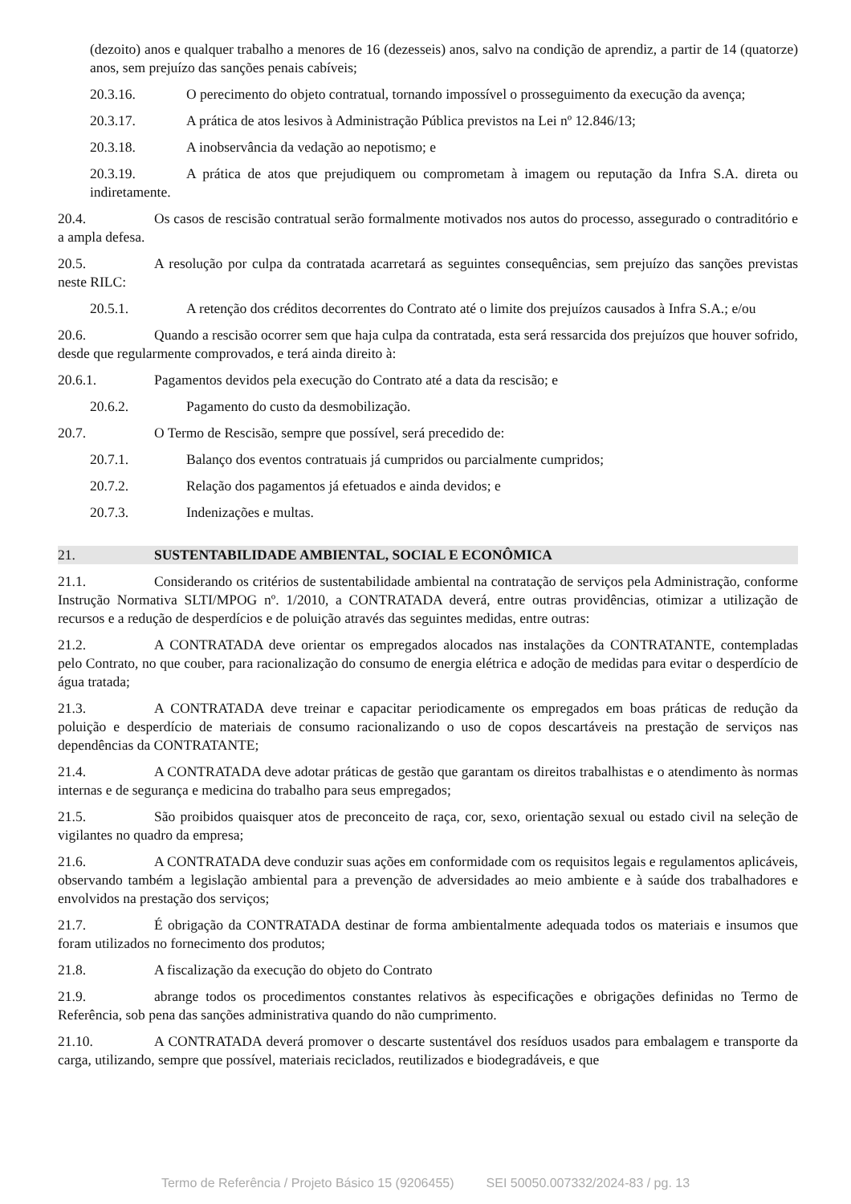(dezoito) anos e qualquer trabalho a menores de 16 (dezesseis) anos, salvo na condição de aprendiz, a partir de 14 (quatorze) anos, sem prejuízo das sanções penais cabíveis;
20.3.16. O perecimento do objeto contratual, tornando impossível o prosseguimento da execução da avença;
20.3.17. A prática de atos lesivos à Administração Pública previstos na Lei nº 12.846/13;
20.3.18. A inobservância da vedação ao nepotismo; e
20.3.19. A prática de atos que prejudiquem ou comprometam à imagem ou reputação da Infra S.A. direta ou indiretamente.
20.4. Os casos de rescisão contratual serão formalmente motivados nos autos do processo, assegurado o contraditório e a ampla defesa.
20.5. A resolução por culpa da contratada acarretará as seguintes consequências, sem prejuízo das sanções previstas neste RILC:
20.5.1. A retenção dos créditos decorrentes do Contrato até o limite dos prejuízos causados à Infra S.A.; e/ou
20.6. Quando a rescisão ocorrer sem que haja culpa da contratada, esta será ressarcida dos prejuízos que houver sofrido, desde que regularmente comprovados, e terá ainda direito à:
20.6.1. Pagamentos devidos pela execução do Contrato até a data da rescisão; e
20.6.2. Pagamento do custo da desmobilização.
20.7. O Termo de Rescisão, sempre que possível, será precedido de:
20.7.1. Balanço dos eventos contratuais já cumpridos ou parcialmente cumpridos;
20.7.2. Relação dos pagamentos já efetuados e ainda devidos; e
20.7.3. Indenizações e multas.
21. SUSTENTABILIDADE AMBIENTAL, SOCIAL E ECONÔMICA
21.1. Considerando os critérios de sustentabilidade ambiental na contratação de serviços pela Administração, conforme Instrução Normativa SLTI/MPOG nº. 1/2010, a CONTRATADA deverá, entre outras providências, otimizar a utilização de recursos e a redução de desperdícios e de poluição através das seguintes medidas, entre outras:
21.2. A CONTRATADA deve orientar os empregados alocados nas instalações da CONTRATANTE, contempladas pelo Contrato, no que couber, para racionalização do consumo de energia elétrica e adoção de medidas para evitar o desperdício de água tratada;
21.3. A CONTRATADA deve treinar e capacitar periodicamente os empregados em boas práticas de redução da poluição e desperdício de materiais de consumo racionalizando o uso de copos descartáveis na prestação de serviços nas dependências da CONTRATANTE;
21.4. A CONTRATADA deve adotar práticas de gestão que garantam os direitos trabalhistas e o atendimento às normas internas e de segurança e medicina do trabalho para seus empregados;
21.5. São proibidos quaisquer atos de preconceito de raça, cor, sexo, orientação sexual ou estado civil na seleção de vigilantes no quadro da empresa;
21.6. A CONTRATADA deve conduzir suas ações em conformidade com os requisitos legais e regulamentos aplicáveis, observando também a legislação ambiental para a prevenção de adversidades ao meio ambiente e à saúde dos trabalhadores e envolvidos na prestação dos serviços;
21.7. É obrigação da CONTRATADA destinar de forma ambientalmente adequada todos os materiais e insumos que foram utilizados no fornecimento dos produtos;
21.8. A fiscalização da execução do objeto do Contrato
21.9. abrange todos os procedimentos constantes relativos às especificações e obrigações definidas no Termo de Referência, sob pena das sanções administrativa quando do não cumprimento.
21.10. A CONTRATADA deverá promover o descarte sustentável dos resíduos usados para embalagem e transporte da carga, utilizando, sempre que possível, materiais reciclados, reutilizados e biodegradáveis, e que
Termo de Referência / Projeto Básico 15 (9206455) SEI 50050.007332/2024-83 / pg. 13